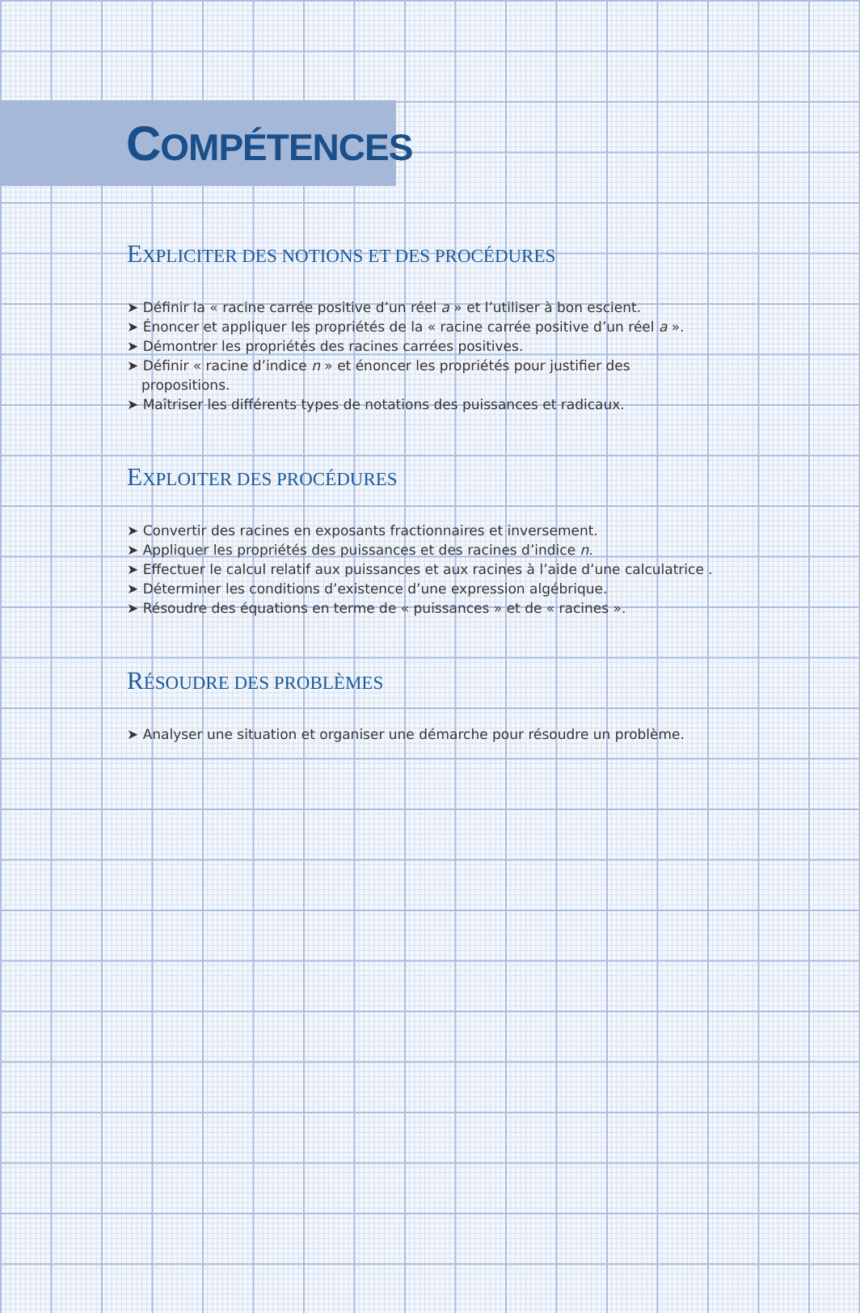COMPÉTENCES
EXPLICITER DES NOTIONS ET DES PROCÉDURES
➤ Définir la « racine carrée positive d’un réel a » et l’utiliser à bon escient.
➤ Énoncer et appliquer les propriétés de la « racine carrée positive d’un réel a ».
➤ Démontrer les propriétés des racines carrées positives.
➤ Définir « racine d’indice n » et énoncer les propriétés pour justifier des propositions.
➤ Maîtriser les différents types de notations des puissances et radicaux.
EXPLOITER DES PROCÉDURES
➤ Convertir des racines en exposants fractionnaires et inversement.
➤ Appliquer les propriétés des puissances et des racines d’indice n.
➤ Effectuer le calcul relatif aux puissances et aux racines à l’aide d’une calculatrice .
➤ Déterminer les conditions d’existence d’une expression algébrique.
➤ Résoudre des équations en terme de « puissances » et de « racines ».
RÉSOUDRE DES PROBLÈMES
➤ Analyser une situation et organiser une démarche pour résoudre un problème.